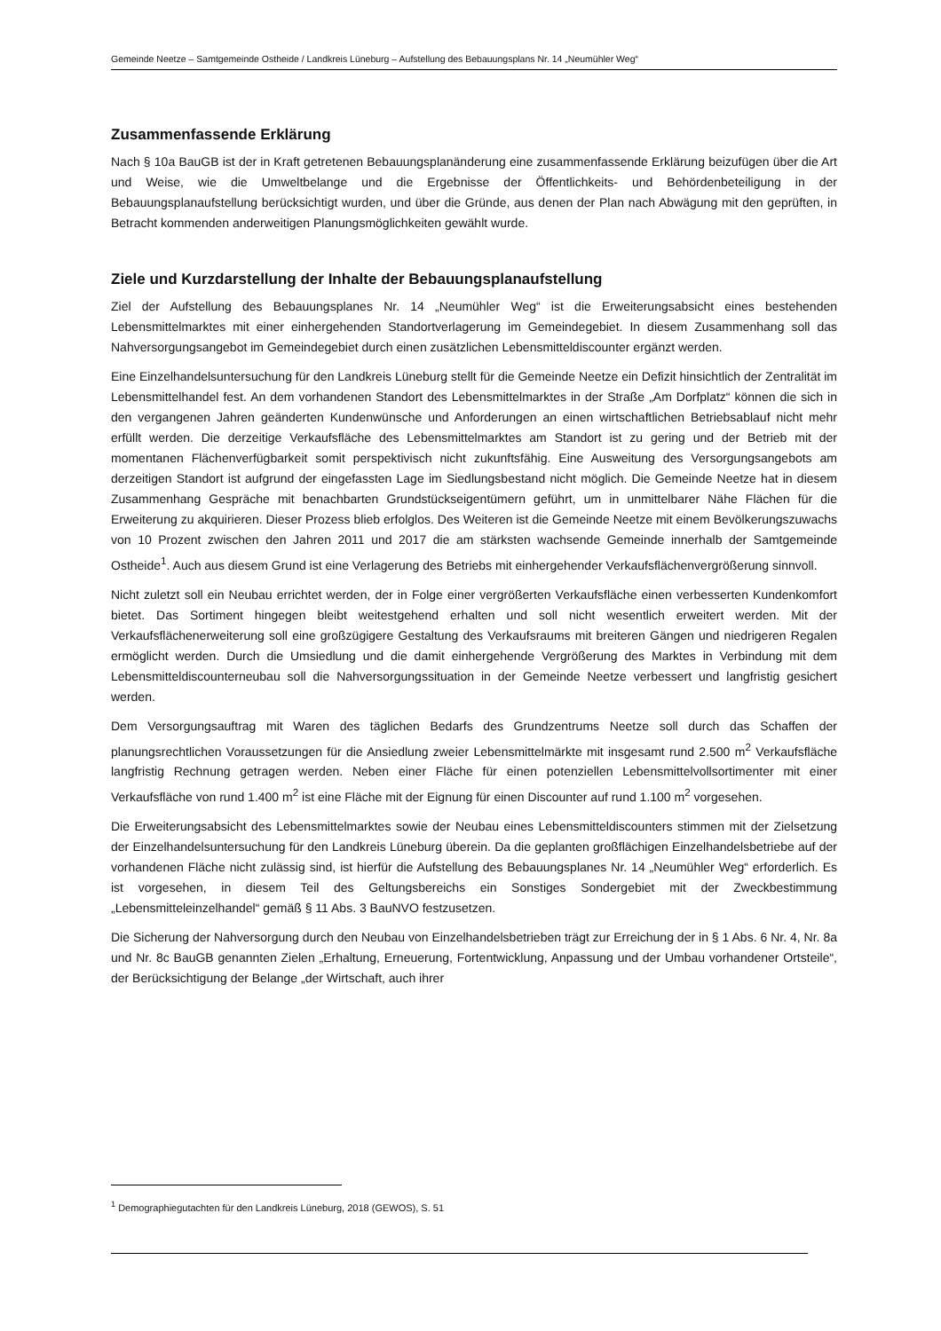Gemeinde Neetze – Samtgemeinde Ostheide / Landkreis Lüneburg – Aufstellung des Bebauungsplans Nr. 14 „Neumühler Weg“
Zusammenfassende Erklärung
Nach § 10a BauGB ist der in Kraft getretenen Bebauungsplanänderung eine zusammenfassende Erklärung beizufügen über die Art und Weise, wie die Umweltbelange und die Ergebnisse der Öffentlichkeits- und Behördenbeteiligung in der Bebauungsplanaufstellung berücksichtigt wurden, und über die Gründe, aus denen der Plan nach Abwägung mit den geprüften, in Betracht kommenden anderweitigen Planungsmöglichkeiten gewählt wurde.
Ziele und Kurzdarstellung der Inhalte der Bebauungsplanaufstellung
Ziel der Aufstellung des Bebauungsplanes Nr. 14 „Neumühler Weg“ ist die Erweiterungsabsicht eines bestehenden Lebensmittelmarktes mit einer einhergehenden Standortverlagerung im Gemeindegebiet. In diesem Zusammenhang soll das Nahversorgungsangebot im Gemeindegebiet durch einen zusätzlichen Lebensmitteldiscounter ergänzt werden.
Eine Einzelhandelsuntersuchung für den Landkreis Lüneburg stellt für die Gemeinde Neetze ein Defizit hinsichtlich der Zentralität im Lebensmittelhandel fest. An dem vorhandenen Standort des Lebensmittelmarktes in der Straße „Am Dorfplatz“ können die sich in den vergangenen Jahren geänderten Kundenwünsche und Anforderungen an einen wirtschaftlichen Betriebsablauf nicht mehr erfüllt werden. Die derzeitige Verkaufsfläche des Lebensmittelmarktes am Standort ist zu gering und der Betrieb mit der momentanen Flächenverfügbarkeit somit perspektivisch nicht zukunftsfähig. Eine Ausweitung des Versorgungsangebots am derzeitigen Standort ist aufgrund der eingefassten Lage im Siedlungsbestand nicht möglich. Die Gemeinde Neetze hat in diesem Zusammenhang Gespräche mit benachbarten Grundstückseigentümern geführt, um in unmittelbarer Nähe Flächen für die Erweiterung zu akquirieren. Dieser Prozess blieb erfolglos. Des Weiteren ist die Gemeinde Neetze mit einem Bevölkerungszuwachs von 10 Prozent zwischen den Jahren 2011 und 2017 die am stärksten wachsende Gemeinde innerhalb der Samtgemeinde Ostheide<sup>1</sup>. Auch aus diesem Grund ist eine Verlagerung des Betriebs mit einhergehender Verkaufsflächenvergrößerung sinnvoll.
Nicht zuletzt soll ein Neubau errichtet werden, der in Folge einer vergrößerten Verkaufsfläche einen verbesserten Kundenkomfort bietet. Das Sortiment hingegen bleibt weitestgehend erhalten und soll nicht wesentlich erweitert werden. Mit der Verkaufsflächenerweiterung soll eine großzügigere Gestaltung des Verkaufsraums mit breiteren Gängen und niedrigeren Regalen ermöglicht werden. Durch die Umsiedlung und die damit einhergehende Vergrößerung des Marktes in Verbindung mit dem Lebensmitteldiscounterneubau soll die Nahversorgungssituation in der Gemeinde Neetze verbessert und langfristig gesichert werden.
Dem Versorgungsauftrag mit Waren des täglichen Bedarfs des Grundzentrums Neetze soll durch das Schaffen der planungsrechtlichen Voraussetzungen für die Ansiedlung zweier Lebensmittelmärkte mit insgesamt rund 2.500 m<sup>2</sup> Verkaufsfläche langfristig Rechnung getragen werden. Neben einer Fläche für einen potenziellen Lebensmittelvollsortimenter mit einer Verkaufsfläche von rund 1.400 m<sup>2</sup> ist eine Fläche mit der Eignung für einen Discounter auf rund 1.100 m<sup>2</sup> vorgesehen.
Die Erweiterungsabsicht des Lebensmittelmarktes sowie der Neubau eines Lebensmitteldiscounters stimmen mit der Zielsetzung der Einzelhandelsuntersuchung für den Landkreis Lüneburg überein. Da die geplanten großflächigen Einzelhandelsbetriebe auf der vorhandenen Fläche nicht zulässig sind, ist hierfür die Aufstellung des Bebauungsplanes Nr. 14 „Neumühler Weg“ erforderlich. Es ist vorgesehen, in diesem Teil des Geltungsbereichs ein Sonstiges Sondergebiet mit der Zweckbestimmung „Lebensmitteleinzelhandel“ gemäß § 11 Abs. 3 BauNVO festzusetzen.
Die Sicherung der Nahversorgung durch den Neubau von Einzelhandelsbetrieben trägt zur Erreichung der in § 1 Abs. 6 Nr. 4, Nr. 8a und Nr. 8c BauGB genannten Zielen „Erhaltung, Erneuerung, Fortentwicklung, Anpassung und der Umbau vorhandener Ortsteile“, der Berücksichtigung der Belange „der Wirtschaft, auch ihrer
<sup>1</sup> Demographiegutachten für den Landkreis Lüneburg, 2018 (GEWOS), S. 51